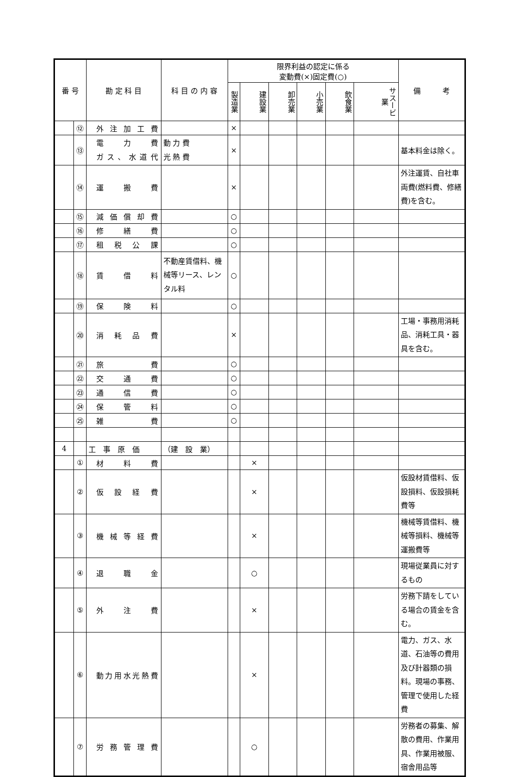| 番 号 | | 勘 定 科 目 | 科 目 の 内 容 | 限界利益の認定に係る 変動費(×)固定費(○) | | | | | | 備 考 |
| --- | --- | --- | --- | --- | --- | --- | --- | --- | --- | --- |
| | | | | 製造業 | 建設業 | 卸売業 | 小売業 | 飲食業 | サスービ業 | |
| | ⑫ | 外注加工費 | | × | | | | | | |
| | ⑬ | 電力費 ガス、水道代 | 動 力 費 光 熱 費 | × | | | | | | 基本料金は除く。 |
| | ⑭ | 運搬費 | | × | | | | | | 外注運賃、自社車両費(燃料費、修繕費)を含む。 |
| | ⑮ | 減価償却費 | | ○ | | | | | | |
| | ⑯ | 修繕費 | | ○ | | | | | | |
| | ⑰ | 租税公課 | | ○ | | | | | | |
| | ⑱ | 賃借料 | 不動産賃借料、機械等リース、レンタル料 | ○ | | | | | | |
| | ⑲ | 保険料 | | ○ | | | | | | |
| | ⑳ | 消耗品費 | | × | | | | | | 工場・事務用消耗品、消耗工具・器具を含む。 |
| | ㉑ | 旅費 | | ○ | | | | | | |
| | ㉒ | 交通費 | | ○ | | | | | | |
| | ㉓ | 通信費 | | ○ | | | | | | |
| | ㉔ | 保管料 | | ○ | | | | | | |
| | ㉕ | 雑費 | | ○ | | | | | | |
| 4 | | 工 事 原 価 | （建 設 業） | | | | | | | |
| | ① | 材料費 | | | × | | | | | |
| | ② | 仮設経費 | | | × | | | | | 仮設材賃借料、仮設損料、仮設損耗費等 |
| | ③ | 機械等経費 | | | × | | | | | 機械等賃借料、機械等損料、機械等運搬費等 |
| | ④ | 退職金 | | | ○ | | | | | 現場従業員に対するもの |
| | ⑤ | 外注費 | | | × | | | | | 労務下請をしている場合の賃金を含む。 |
| | ⑥ | 動力用水光熱費 | | | × | | | | | 電力、ガス、水道、石油等の費用及び計器類の損料。現場の事務、管理で使用した経費 |
| | ⑦ | 労務管理費 | | | ○ | | | | | 労務者の募集、解散の費用、作業用具、作業用被服、宿舎用品等 |